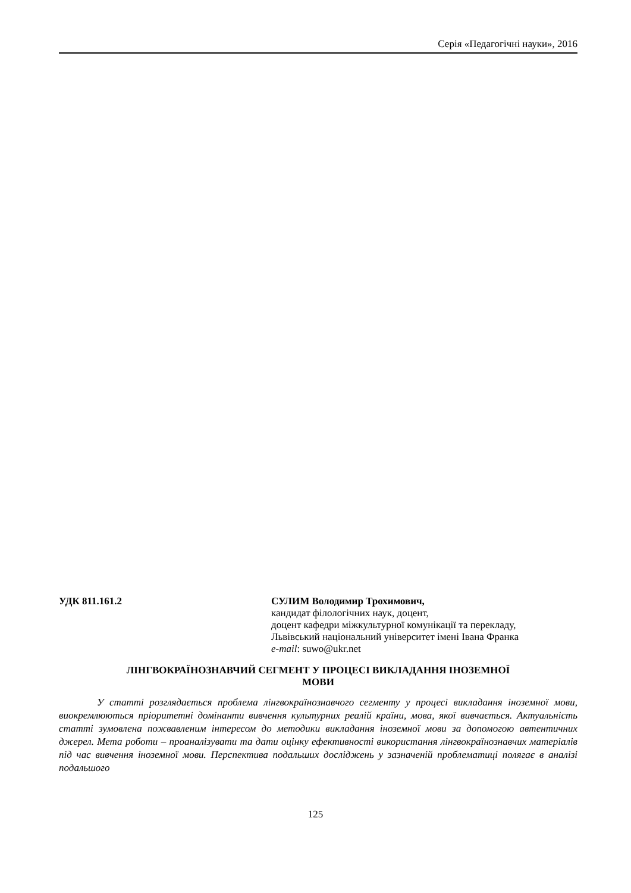Серія «Педагогічні науки», 2016
УДК 811.161.2 СУЛИМ Володимир Трохимович,
кандидат філологічних наук, доцент,
доцент кафедри міжкультурної комунікації та перекладу,
Львівський національний університет імені Івана Франка
e-mail: suwo@ukr.net
ЛІНГВОКРАЇНОЗНАВЧИЙ СЕГМЕНТ У ПРОЦЕСІ ВИКЛАДАННЯ ІНОЗЕМНОЇ
МОВИ
У статті розглядається проблема лінгвокраїнознавчого сегменту у процесі викладання іноземної мови, виокремлюються пріоритетні домінанти вивчення культурних реалій країни, мова, якої вивчається. Актуальність статті зумовлена пожвавленим інтересом до методики викладання іноземної мови за допомогою автентичних джерел. Мета роботи – проаналізувати та дати оцінку ефективності використання лінгвокраїнознавчих матеріалів під час вивчення іноземної мови. Перспектива подальших досліджень у зазначеній проблематиці полягає в аналізі подальшого
125